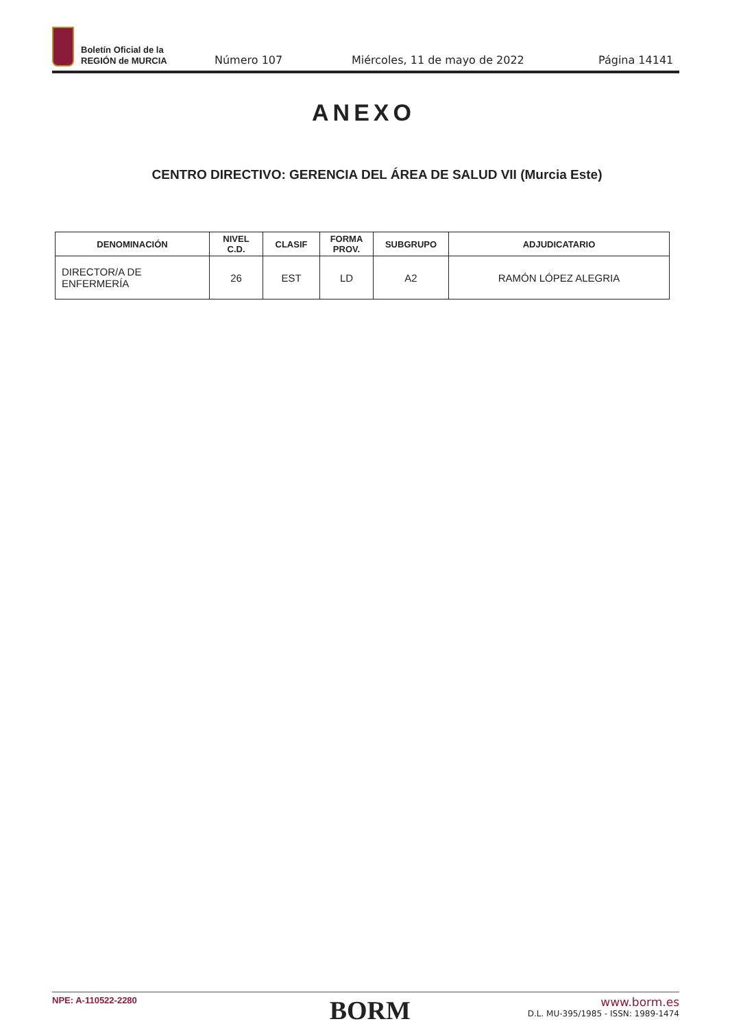Boletín Oficial de la
REGIÓN de MURCIA
Número 107 Miércoles, 11 de mayo de 2022 Página 14141
ANEXO
CENTRO DIRECTIVO: GERENCIA DEL ÁREA DE SALUD VII (Murcia Este)
| DENOMINACIÓN | NIVEL C.D. | CLASIF | FORMA PROV. | SUBGRUPO | ADJUDICATARIO |
| --- | --- | --- | --- | --- | --- |
| DIRECTOR/A DE ENFERMERÍA | 26 | EST | LD | A2 | RAMÓN LÓPEZ ALEGRIA |
NPE: A-110522-2280
BORM
www.borm.es
D.L. MU-395/1985 - ISSN: 1989-1474